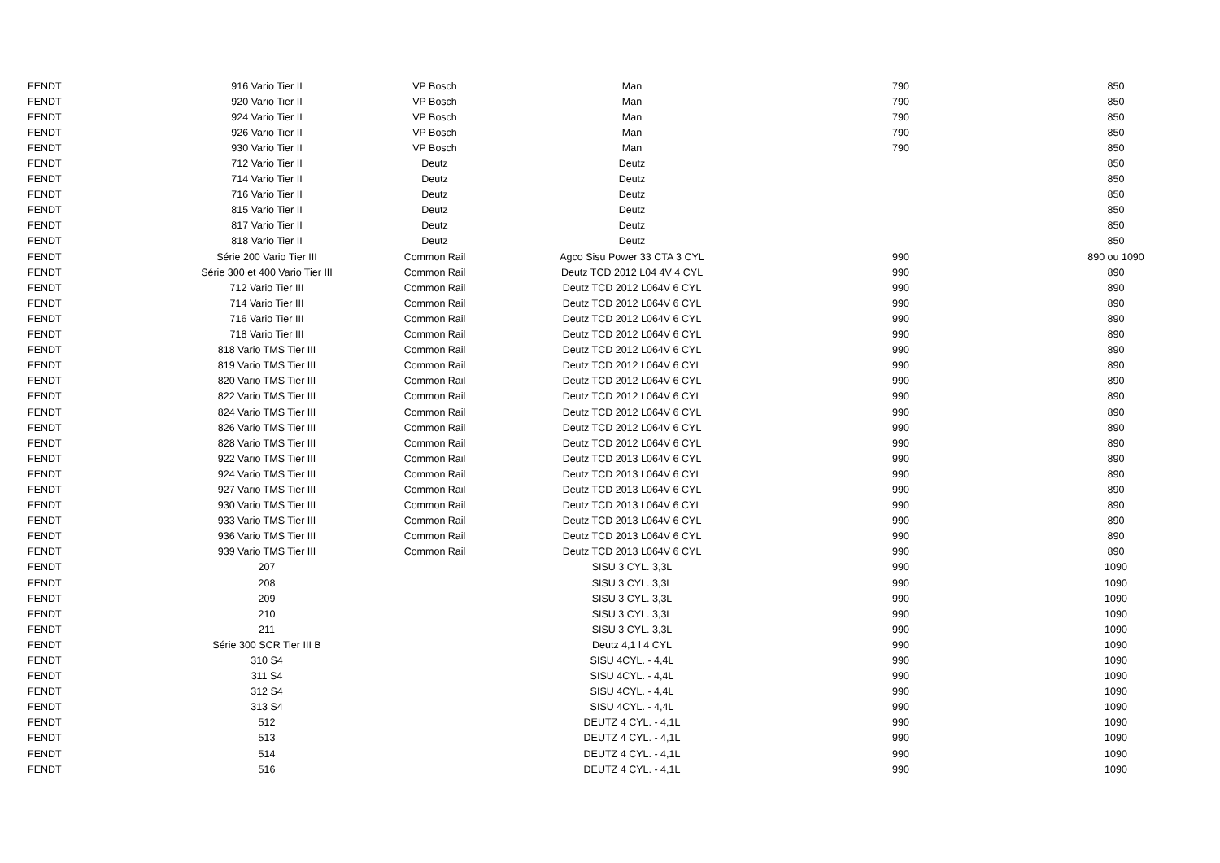| FENDT | 916 Vario Tier II | VP Bosch | Man | 790 | 850 |
| FENDT | 920 Vario Tier II | VP Bosch | Man | 790 | 850 |
| FENDT | 924 Vario Tier II | VP Bosch | Man | 790 | 850 |
| FENDT | 926 Vario Tier II | VP Bosch | Man | 790 | 850 |
| FENDT | 930 Vario Tier II | VP Bosch | Man | 790 | 850 |
| FENDT | 712 Vario Tier II | Deutz | Deutz | | 850 |
| FENDT | 714 Vario Tier II | Deutz | Deutz | | 850 |
| FENDT | 716 Vario Tier II | Deutz | Deutz | | 850 |
| FENDT | 815 Vario Tier II | Deutz | Deutz | | 850 |
| FENDT | 817 Vario Tier II | Deutz | Deutz | | 850 |
| FENDT | 818 Vario Tier II | Deutz | Deutz | | 850 |
| FENDT | Série 200 Vario Tier III | Common Rail | Agco Sisu Power 33 CTA 3 CYL | 990 | 890 ou 1090 |
| FENDT | Série 300 et 400 Vario Tier III | Common Rail | Deutz TCD 2012 L04 4V 4 CYL | 990 | 890 |
| FENDT | 712 Vario Tier III | Common Rail | Deutz TCD 2012 L064V 6 CYL | 990 | 890 |
| FENDT | 714 Vario Tier III | Common Rail | Deutz TCD 2012 L064V 6 CYL | 990 | 890 |
| FENDT | 716 Vario Tier III | Common Rail | Deutz TCD 2012 L064V 6 CYL | 990 | 890 |
| FENDT | 718 Vario Tier III | Common Rail | Deutz TCD 2012 L064V 6 CYL | 990 | 890 |
| FENDT | 818 Vario TMS Tier III | Common Rail | Deutz TCD 2012 L064V 6 CYL | 990 | 890 |
| FENDT | 819 Vario TMS Tier III | Common Rail | Deutz TCD 2012 L064V 6 CYL | 990 | 890 |
| FENDT | 820 Vario TMS Tier III | Common Rail | Deutz TCD 2012 L064V 6 CYL | 990 | 890 |
| FENDT | 822 Vario TMS Tier III | Common Rail | Deutz TCD 2012 L064V 6 CYL | 990 | 890 |
| FENDT | 824 Vario TMS Tier III | Common Rail | Deutz TCD 2012 L064V 6 CYL | 990 | 890 |
| FENDT | 826 Vario TMS Tier III | Common Rail | Deutz TCD 2012 L064V 6 CYL | 990 | 890 |
| FENDT | 828 Vario TMS Tier III | Common Rail | Deutz TCD 2012 L064V 6 CYL | 990 | 890 |
| FENDT | 922 Vario TMS Tier III | Common Rail | Deutz TCD 2013 L064V 6 CYL | 990 | 890 |
| FENDT | 924 Vario TMS Tier III | Common Rail | Deutz TCD 2013 L064V 6 CYL | 990 | 890 |
| FENDT | 927 Vario TMS Tier III | Common Rail | Deutz TCD 2013 L064V 6 CYL | 990 | 890 |
| FENDT | 930 Vario TMS Tier III | Common Rail | Deutz TCD 2013 L064V 6 CYL | 990 | 890 |
| FENDT | 933 Vario TMS Tier III | Common Rail | Deutz TCD 2013 L064V 6 CYL | 990 | 890 |
| FENDT | 936 Vario TMS Tier III | Common Rail | Deutz TCD 2013 L064V 6 CYL | 990 | 890 |
| FENDT | 939 Vario TMS Tier III | Common Rail | Deutz TCD 2013 L064V 6 CYL | 990 | 890 |
| FENDT | 207 | | SISU 3 CYL. 3,3L | 990 | 1090 |
| FENDT | 208 | | SISU 3 CYL. 3,3L | 990 | 1090 |
| FENDT | 209 | | SISU 3 CYL. 3,3L | 990 | 1090 |
| FENDT | 210 | | SISU 3 CYL. 3,3L | 990 | 1090 |
| FENDT | 211 | | SISU 3 CYL. 3,3L | 990 | 1090 |
| FENDT | Série 300 SCR Tier III B | | Deutz 4,1 l 4 CYL | 990 | 1090 |
| FENDT | 310 S4 | | SISU 4CYL. - 4,4L | 990 | 1090 |
| FENDT | 311 S4 | | SISU 4CYL. - 4,4L | 990 | 1090 |
| FENDT | 312 S4 | | SISU 4CYL. - 4,4L | 990 | 1090 |
| FENDT | 313 S4 | | SISU 4CYL. - 4,4L | 990 | 1090 |
| FENDT | 512 | | DEUTZ 4 CYL. - 4,1L | 990 | 1090 |
| FENDT | 513 | | DEUTZ 4 CYL. - 4,1L | 990 | 1090 |
| FENDT | 514 | | DEUTZ 4 CYL. - 4,1L | 990 | 1090 |
| FENDT | 516 | | DEUTZ 4 CYL. - 4,1L | 990 | 1090 |